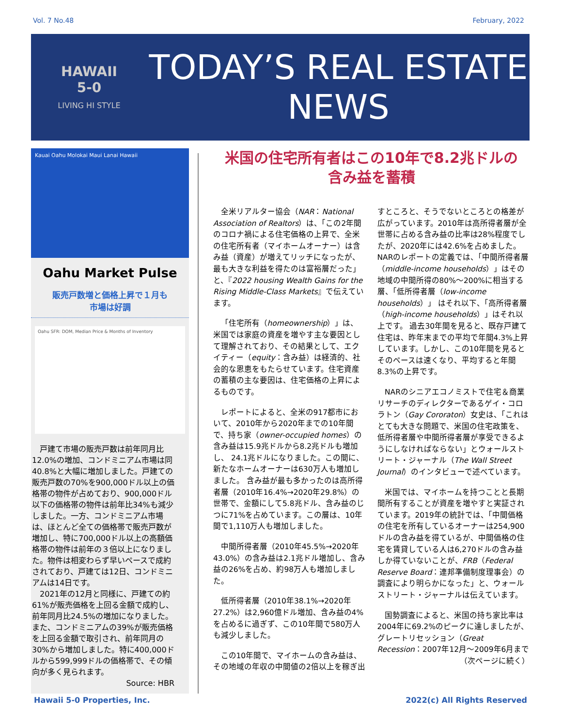Vol. 7 No.48 February, 2022
HAWAII
5-0
LIVING HI STYLE
TODAY’S REAL ESTATE
NEWS
Kauai Oahu Molokai Maui Lanai Hawaii
Oahu Market Pulse
販売戸数増と価格上昇で１月も
市場は好調
Oahu SFR: DOM, Median Price & Months of Inventory
　戸建て市場の販売戸数は前年同月比12.0%の増加、コンドミニアム市場は同40.8%と大幅に増加しました。戸建ての販売戸数の70%を900,000ドル以上の価格帯の物件が占めており、900,000ドル以下の価格帯の物件は前年比34%も減少しました。一方、コンドミニアム市場は、ほとんど全ての価格帯で販売戸数が増加し、特に700,000ドル以上の高額価格帯の物件は前年の３倍以上になりました。物件は相変わらず早いペースで成約されており、戸建ては12日、コンドミニアムは14日です。
　2021年の12月と同様に、戸建ての約61%が販売価格を上回る金額で成約し、前年同月比24.5%の増加になりました。また、コンドミニアムの39%が販売価格を上回る金額で取引され、前年同月の30%から増加しました。特に400,000ドルから599,999ドルの価格帯で、その傾向が多く見られます。
Source: HBR
米国の住宅所有者はこの10年で8.2兆ドルの
含み益を蓄積
全米リアルター協会（NAR：National Association of Realtors）は、「この2年間のコロナ禍による住宅価格の上昇で、全米の住宅所有者（マイホームオーナー）は含み益（資産）が増えてリッチになったが、最も大きな利益を得たのは富裕層だった」と、『2022 housing Wealth Gains for the Rising Middle-Class Markets』で伝えています。
「住宅所有（homeownership）」は、米国では家庭の資産を増やす主な要因として理解されており、その結果として、エクイティー（equity：含み益）は経済的、社会的な恩恵をもたらせています。住宅資産の蓄積の主な要因は、住宅価格の上昇によるものです。
レポートによると、全米の917都市において、2010年から2020年までの10年間で、持ち家（owner-occupied homes）の含み益は15.9兆ドルから8.2兆ドルも増加し、 24.1兆ドルになりました。この間に、新たなホームオーナーは630万人も増加しました。 含み益が最も多かったのは高所得者層（2010年16.4%→2020年29.8%）の世帯で、金額にして5.8兆ドル、含み益のじつに71%を占めています。この層は、10年間で1,110万人も増加しました。
中間所得者層（2010年45.5%→2020年43.0%）の含み益は2.1兆ドル増加し、含み益の26%を占め、約98万人も増加しました。
低所得者層（2010年38.1%→2020年27.2%）は2,960億ドル増加、含み益の4%を占めるに過ぎず、この10年間で580万人も減少しました。
この10年間で、マイホームの含み益は、その地域の年収の中間値の2倍以上を稼ぎ出すところと、そうでないところとの格差が広がっています。2010年は高所得者層が全世帯に占める含み益の比率は28%程度でしたが、2020年には42.6%を占めました。NARのレポートの定義では、「中間所得者層（middle-income households）」はその地域の中間所得の80%～200%に相当する層、「低所得者層（low-income households）」 はそれ以下、「高所得者層（high-income households）」はそれ以上です。 過去30年間を見ると、既存戸建て住宅は、昨年末までの平均で年間4.3%上昇しています。しかし、この10年間を見るとそのペースは速くなり、平均すると年間8.3%の上昇です。
NARのシニアエコノミストで住宅＆商業リサーチのディレクターであるゲイ・コロラトン（Gay Cororaton）女史は、「これはとても大きな問題で、米国の住宅政策を、低所得者層や中間所得者層が享受できるようにしなければならない」とウォールストリート・ジャーナル（The Wall Street Journal）のインタビューで述べています。
米国では、マイホームを持つことと長期間所有することが資産を増やすと実証されています。2019年の統計では、「中間価格の住宅を所有しているオーナーは254,900ドルの含み益を得ているが、中間価格の住宅を賃貸している人は6,270ドルの含み益しか得ていないことが、FRB（Federal Reserve Board：連邦準備制度理事会）の調査により明らかになった」と、ウォールストリート・ジャーナルは伝えています。
国勢調査によると、米国の持ち家比率は2004年に69.2%のピークに達しましたが、グレートリセッション（Great Recession：2007年12月～2009年6月まで
（次ページに続く）
Hawaii 5-0 Properties, Inc. 2022(c) All Rights Reserved